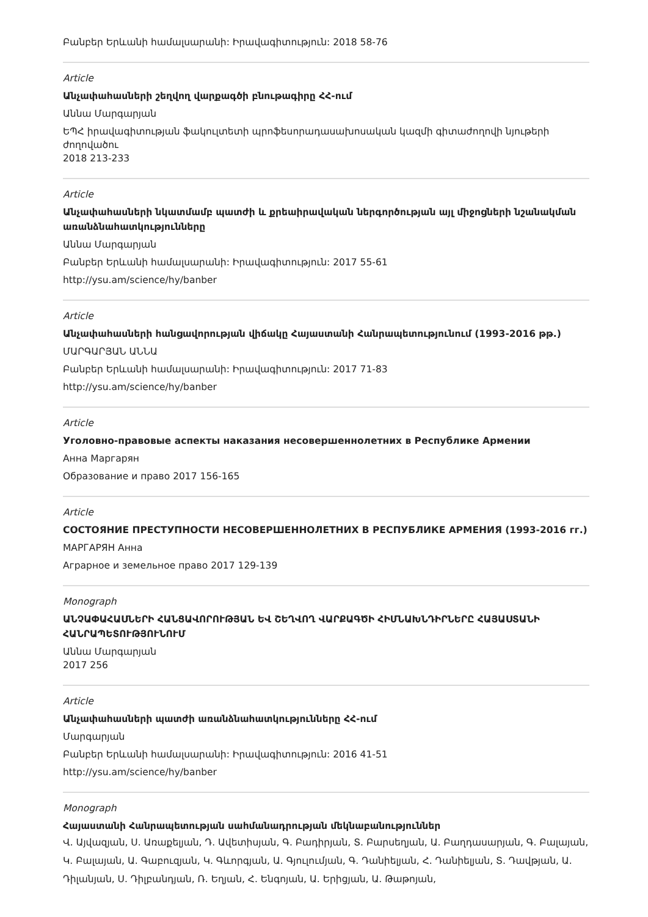Բանբեր Երևանի համալսարանի: Իրավագիտություն: 2018 58-76
Article
Անչափահասների շեղվող վարքագծի բնութագիրը ՀՀ-ում
Աննա Մարգարյան
ԵՊՀ իրավագիտության ֆակուլտետի պրոֆեսորադասախոսական կազմի գիտաժողովի նյութերի ժողովածու
2018 213-233
Article
Անչափահասների նկատմամբ պատժի և քրեաիրավական ներգործության այլ միջոցների նշանակման առանձնահատկությունները
Աննա Մարգարյան
Բանբեր Երևանի համալսարանի: Իրավագիտություն: 2017 55-61
http://ysu.am/science/hy/banber
Article
Անչափահասների հանցավորության վիճակը Հայաստանի Հանրապետությունում (1993-2016 թթ.)
ՄԱՐԳԱՐՅԱՆ ԱՆՆԱ
Բանբեր Երևանի համալսարանի: Իրավագիտություն: 2017 71-83
http://ysu.am/science/hy/banber
Article
Уголовно-правовые аспекты наказания несовершеннолетних в Республике Армении
Анна Маргарян
Образование и право 2017 156-165
Article
СОСТОЯНИЕ ПРЕСТУПНОСТИ НЕСОВЕРШЕННОЛЕТНИХ В РЕСПУБЛИКЕ АРМЕНИЯ (1993-2016 гг.)
МАРГАРЯН Анна
Аграрное и земельное право 2017 129-139
Monograph
ԱՆՉԱՓԱՀԱՍՆԵՐԻ ՀԱՆՑԱՎՈՐՈՒԹՅԱՆ ԵՎ ՇԵՂՎՈՂ ՎԱՐՔԱԳԾԻ ՀԻՄՆԱԽՆԴԻՐՆԵՐԸ ՀԱՅԱՍՏԱՆԻ ՀԱՆՐԱՊԵՏՈՒԹՅՈՒՆՈՒՄ
Աննա Մարգարյան
2017 256
Article
Անչափահասների պատժի առանձնահատկությունները ՀՀ-ում
Մարգարյան
Բանբեր Երևանի համալսարանի: Իրավագիտություն: 2016 41-51
http://ysu.am/science/hy/banber
Monograph
Հայաստանի Հանրապետության սահմանադրության մեկնաբանություններ
Վ. Այվազյան, Ս. Առաքելյան, Դ. Ավետիսյան, Գ. Բադիրյան, Տ. Բարսեղյան, Ա. Բաղդասարյան, Գ. Բալայան, Կ. Բալայան, Ա. Գաբուզյան, Կ. Գևորգյան, Ա. Գյուլումյան, Գ. Դանիելյան, Հ. Դանիելյան, Տ. Դավթյան, Ա. Դիլանյան, Ս. Դիլբանդյան, Ռ. Եղյան, Հ. Ենգոյան, Ա. Երիցյան, Ա. Թաթոյան,